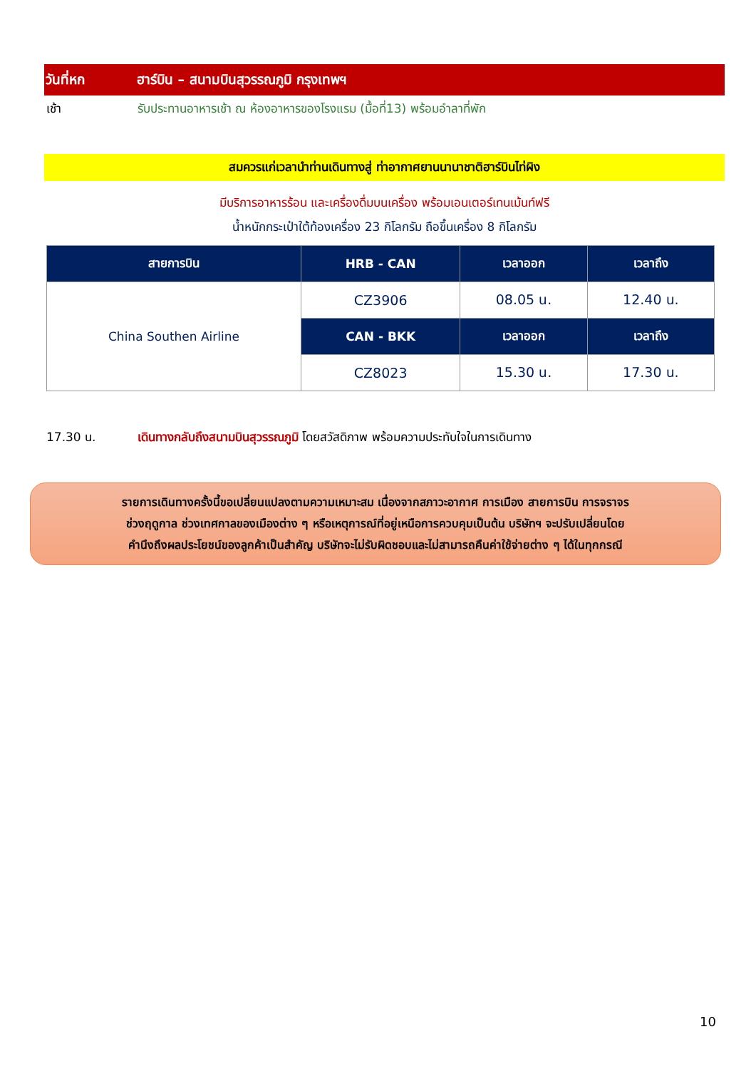วันที่หก ฮาร์บิน – สนามบินสุวรรณภูมิ กรุงเทพฯ
เช้า รับประทานอาหารเช้า ณ ห้องอาหารของโรงแรม (มื้อที่13) พร้อมอำลาที่พัก
สมควรแก่เวลานำท่านเดินทางสู่ ท่าอากาศยานนานาชาติฮาร์บินไท่ผิง
มีบริการอาหารร้อน และเครื่องดื่มบนเครื่อง พร้อมเอนเตอร์เทนเม้นท์ฟรี
น้ำหนักกระเป๋าใต้ท้องเครื่อง 23 กิโลกรัม ถือขึ้นเครื่อง 8 กิโลกรัม
| สายการบิน | HRB - CAN | เวลาออก | เวลาถึง |
| --- | --- | --- | --- |
| China Southen Airline | CZ3906 | 08.05 น. | 12.40 น. |
| | CAN - BKK | เวลาออก | เวลาถึง |
| | CZ8023 | 15.30 น. | 17.30 น. |
17.30 น. เดินทางกลับถึงสนามบินสุวรรณภูมิ โดยสวัสดิภาพ พร้อมความประทับใจในการเดินทาง
รายการเดินทางครั้งนี้ขอเปลี่ยนแปลงตามความเหมาะสม เนื่องจากสภาวะอากาศ การเมือง สายการบิน การจราจร
ช่วงฤดูกาล ช่วงเทศกาลของเมืองต่าง ๆ หรือเหตุการณ์ที่อยู่เหนือการควบคุมเป็นต้น บริษัทฯ จะปรับเปลี่ยนโดย
คำนึงถึงผลประโยชน์ของลูกค้าเป็นสำคัญ บริษัทจะไม่รับผิดชอบและไม่สามารถคืนค่าใช้จ่ายต่าง ๆ ได้ในทุกกรณี
10